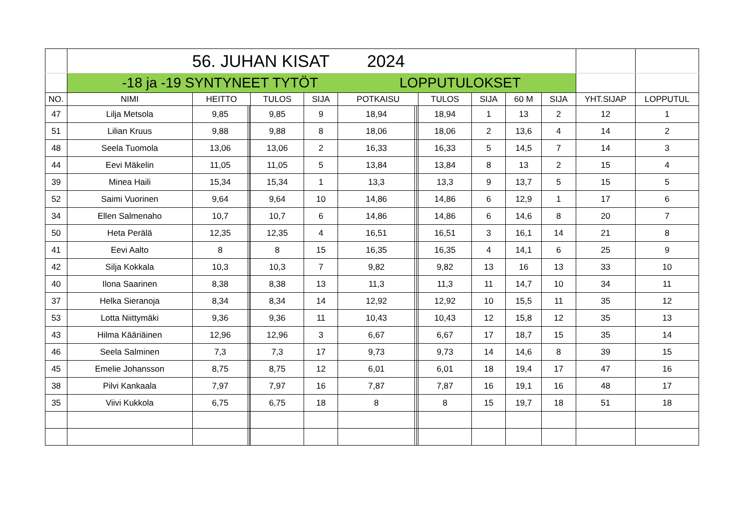| | 56. JUHAN KISAT 2024 | | | | | | | | | | | | | | |
| | -18 ja -19 SYNTYNEET TYTÖT LOPPUTULOKSET | | | | | | | | | | | | | | |
| NO. | NIMI | HEITTO | | | TULOS | SIJA | POTKAISU | | | TULOS | SIJA | 60 M | SIJA | YHT.SIJAP | LOPPUTUL |
| 47 | Lilja Metsola | 9,85 | | | 9,85 | 9 | 18,94 | | | 18,94 | 1 | 13 | 2 | 12 | 1 |
| 51 | Lilian Kruus | 9,88 | | | 9,88 | 8 | 18,06 | | | 18,06 | 2 | 13,6 | 4 | 14 | 2 |
| 48 | Seela Tuomola | 13,06 | | | 13,06 | 2 | 16,33 | | | 16,33 | 5 | 14,5 | 7 | 14 | 3 |
| 44 | Eevi Mäkelin | 11,05 | | | 11,05 | 5 | 13,84 | | | 13,84 | 8 | 13 | 2 | 15 | 4 |
| 39 | Minea Haili | 15,34 | | | 15,34 | 1 | 13,3 | | | 13,3 | 9 | 13,7 | 5 | 15 | 5 |
| 52 | Saimi Vuorinen | 9,64 | | | 9,64 | 10 | 14,86 | | | 14,86 | 6 | 12,9 | 1 | 17 | 6 |
| 34 | Ellen Salmenaho | 10,7 | | | 10,7 | 6 | 14,86 | | | 14,86 | 6 | 14,6 | 8 | 20 | 7 |
| 50 | Heta Perälä | 12,35 | | | 12,35 | 4 | 16,51 | | | 16,51 | 3 | 16,1 | 14 | 21 | 8 |
| 41 | Eevi Aalto | 8 | | | 8 | 15 | 16,35 | | | 16,35 | 4 | 14,1 | 6 | 25 | 9 |
| 42 | Silja Kokkala | 10,3 | | | 10,3 | 7 | 9,82 | | | 9,82 | 13 | 16 | 13 | 33 | 10 |
| 40 | Ilona Saarinen | 8,38 | | | 8,38 | 13 | 11,3 | | | 11,3 | 11 | 14,7 | 10 | 34 | 11 |
| 37 | Helka Sieranoja | 8,34 | | | 8,34 | 14 | 12,92 | | | 12,92 | 10 | 15,5 | 11 | 35 | 12 |
| 53 | Lotta Niittymäki | 9,36 | | | 9,36 | 11 | 10,43 | | | 10,43 | 12 | 15,8 | 12 | 35 | 13 |
| 43 | Hilma Kääriäinen | 12,96 | | | 12,96 | 3 | 6,67 | | | 6,67 | 17 | 18,7 | 15 | 35 | 14 |
| 46 | Seela Salminen | 7,3 | | | 7,3 | 17 | 9,73 | | | 9,73 | 14 | 14,6 | 8 | 39 | 15 |
| 45 | Emelie Johansson | 8,75 | | | 8,75 | 12 | 6,01 | | | 6,01 | 18 | 19,4 | 17 | 47 | 16 |
| 38 | Pilvi Kankaala | 7,97 | | | 7,97 | 16 | 7,87 | | | 7,87 | 16 | 19,1 | 16 | 48 | 17 |
| 35 | Viivi Kukkola | 6,75 | | | 6,75 | 18 | 8 | | | 8 | 15 | 19,7 | 18 | 51 | 18 |